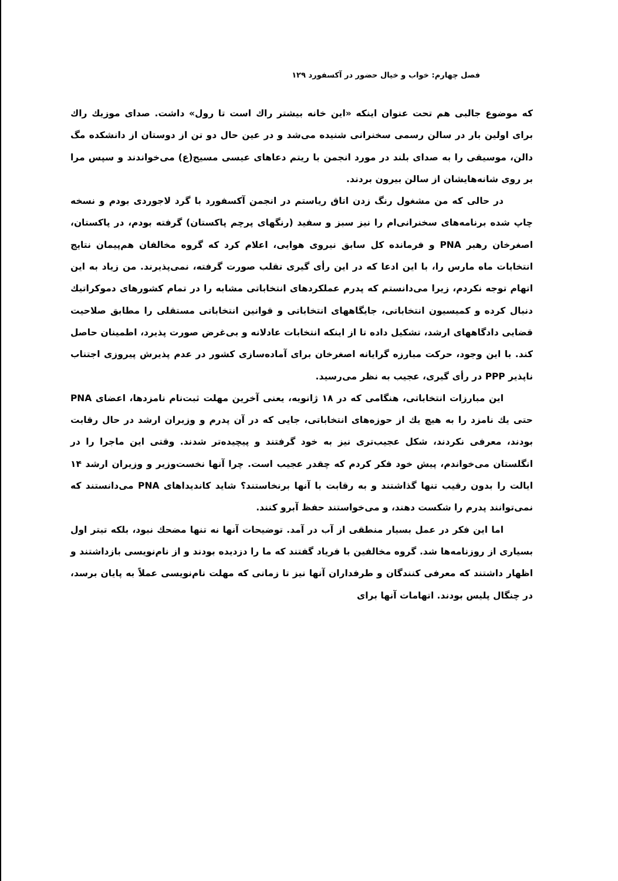فصل چهارم: خواب و خیال حضور در آکسفورد ۱۲۹
که موضوع جالبی هم تحت عنوان اینکه «این خانه بیشتر راك است تا رول» داشت. صدای موزیك راك برای اولین بار در سالن رسمی سخنرانی شنیده می‌شد و در عین حال دو تن از دوستان از دانشکده مگ دالن، موسیقی را به صدای بلند در مورد انجمن با ریتم دعاهای عیسی مسیح(ع) می‌خواندند و سپس مرا بر روی شانه‌هایشان از سالن بیرون بردند.
در حالی که من مشغول رنگ زدن اتاق ریاستم در انجمن آکسفورد با گرد لاجوردی بودم و نسخه چاپ شده برنامه‌های سخنرانی‌ام را نیز سبز و سفید (رنگهای پرچم پاکستان) گرفته بودم، در پاکستان، اصغرخان رهبر PNA و فرمانده کل سابق نیروی هوایی، اعلام کرد که گروه مخالفان هم‌پیمان نتایج انتخابات ماه مارس را، با این ادعا که در این رأی گیری تقلب صورت گرفته، نمی‌پذیرند. من زیاد به این اتهام توجه نکردم، زیرا می‌دانستم که پدرم عملکردهای انتخاباتی مشابه را در تمام کشورهای دموکراتیك دنبال کرده و کمیسیون انتخاباتی، جایگاههای انتخاباتی و قوانین انتخاباتی مستقلی را مطابق صلاحیت قضایی دادگاههای ارشد، تشکیل داده تا از اینکه انتخابات عادلانه و بی‌غرض صورت پذیرد، اطمینان حاصل کند. با این وجود، حرکت مبارزه گرایانه اصغرخان برای آماده‌سازی کشور در عدم پذیرش پیروزی اجتناب ناپذیر PPP در رأی گیری، عجیب به نظر می‌رسید.
این مبارزات انتخاباتی، هنگامی که در ۱۸ ژانویه، یعنی آخرین مهلت ثبت‌نام نامزدها، اعضای PNA حتی یك نامزد را به هیچ یك از حوزه‌های انتخاباتی، جایی که در آن پدرم و وزیران ارشد در حال رقابت بودند، معرفی نکردند، شکل عجیب‌تری نیز به خود گرفتند و پیچیده‌تر شدند. وقتی این ماجرا را در انگلستان می‌خواندم، پیش خود فکر کردم که چقدر عجیب است. چرا آنها نخست‌وزیر و وزیران ارشد ۱۴ ایالت را بدون رقیب تنها گذاشتند و به رقابت با آنها برنخاستند؟ شاید کاندیداهای PNA می‌دانستند که نمی‌توانند پدرم را شکست دهند، و می‌خواستند حفظ آبرو کنند.
اما این فکر در عمل بسیار منطقی از آب در آمد. توضیحات آنها نه تنها مضحك نبود، بلکه تیتر اول بسیاری از روزنامه‌ها شد. گروه مخالفین با فریاد گفتند که ما را دزدیده بودند و از نام‌نویسی بازداشتند و اظهار داشتند که معرفی کنندگان و طرفداران آنها نیز تا زمانی که مهلت نام‌نویسی عملاً به پایان برسد، در چنگال پلیس بودند. اتهامات آنها برای